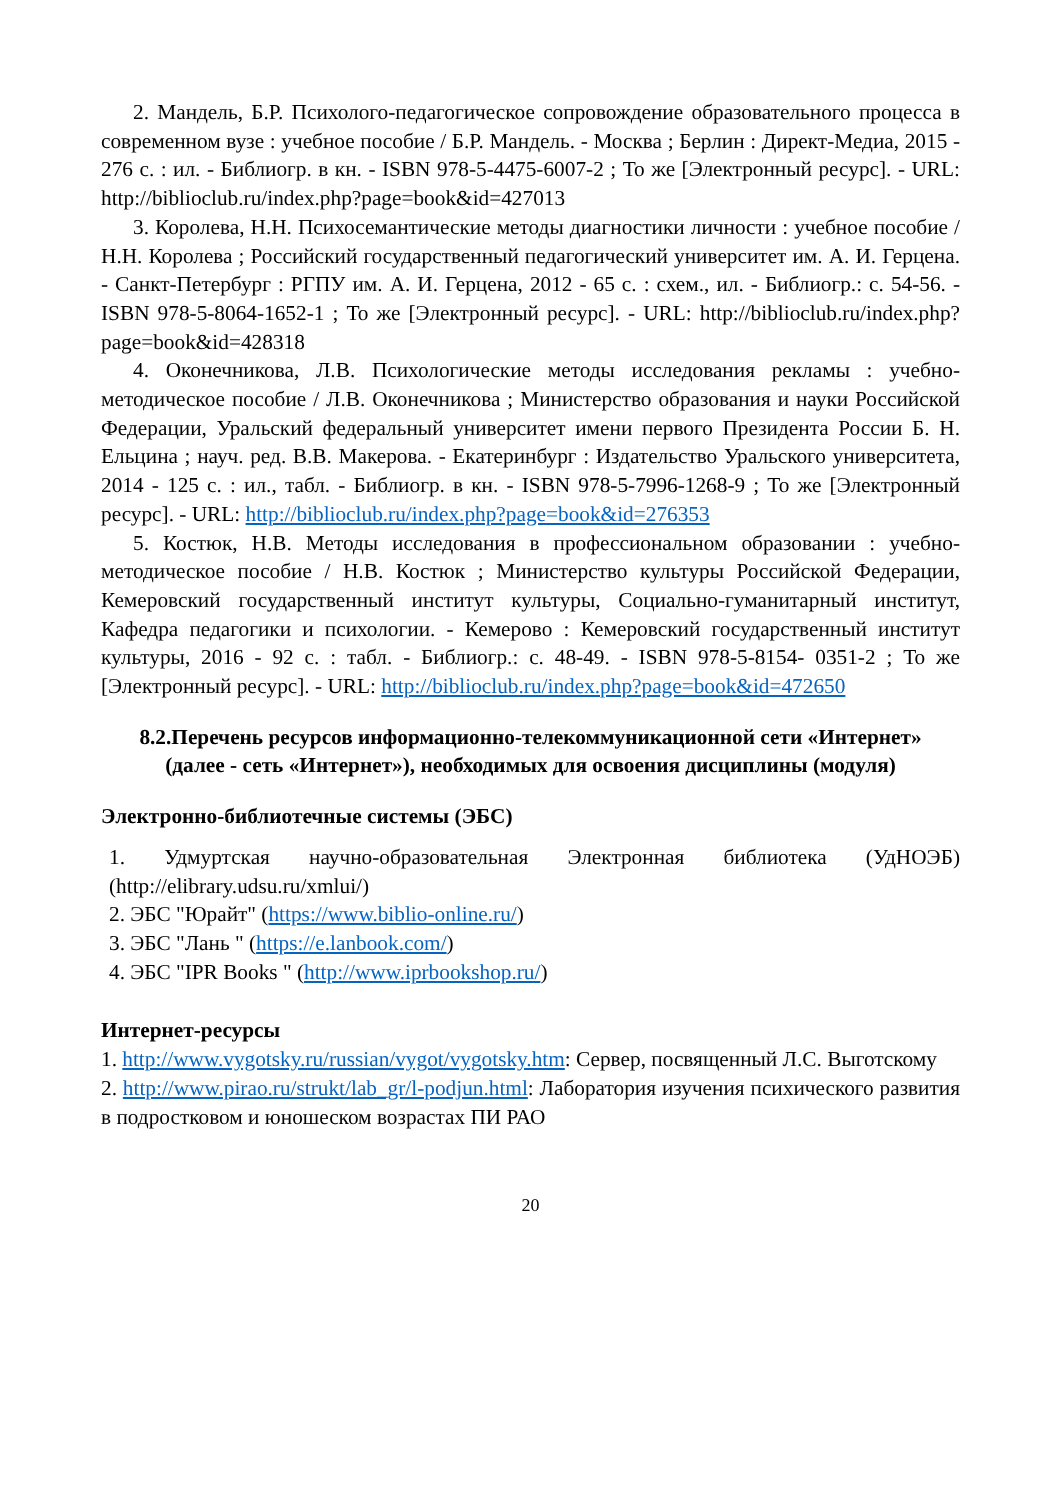2. Мандель, Б.Р. Психолого-педагогическое сопровождение образовательного процесса в современном вузе : учебное пособие / Б.Р. Мандель. - Москва ; Берлин : Директ-Медиа, 2015 - 276 с. : ил. - Библиогр. в кн. - ISBN 978-5-4475-6007-2 ; То же [Электронный ресурс]. - URL: http://biblioclub.ru/index.php?page=book&id=427013
3. Королева, Н.Н. Психосемантические методы диагностики личности : учебное пособие / Н.Н. Королева ; Российский государственный педагогический университет им. А. И. Герцена. - Санкт-Петербург : РГПУ им. А. И. Герцена, 2012 - 65 с. : схем., ил. - Библиогр.: с. 54-56. - ISBN 978-5-8064-1652-1 ; То же [Электронный ресурс]. - URL: http://biblioclub.ru/index.php?page=book&id=428318
4. Оконечникова, Л.В. Психологические методы исследования рекламы : учебно-методическое пособие / Л.В. Оконечникова ; Министерство образования и науки Российской Федерации, Уральский федеральный университет имени первого Президента России Б. Н. Ельцина ; науч. ред. В.В. Макерова. - Екатеринбург : Издательство Уральского университета, 2014 - 125 с. : ил., табл. - Библиогр. в кн. - ISBN 978-5-7996-1268-9 ; То же [Электронный ресурс]. - URL: http://biblioclub.ru/index.php?page=book&id=276353
5. Костюк, Н.В. Методы исследования в профессиональном образовании : учебно-методическое пособие / Н.В. Костюк ; Министерство культуры Российской Федерации, Кемеровский государственный институт культуры, Социально-гуманитарный институт, Кафедра педагогики и психологии. - Кемерово : Кемеровский государственный институт культуры, 2016 - 92 с. : табл. - Библиогр.: с. 48-49. - ISBN 978-5-8154- 0351-2 ; То же [Электронный ресурс]. - URL: http://biblioclub.ru/index.php?page=book&id=472650
8.2.Перечень ресурсов информационно-телекоммуникационной сети «Интернет» (далее - сеть «Интернет»), необходимых для освоения дисциплины (модуля)
Электронно-библиотечные системы (ЭБС)
1. Удмуртская научно-образовательная Электронная библиотека (УдНОЭБ) (http://elibrary.udsu.ru/xmlui/)
2. ЭБС "Юрайт" (https://www.biblio-online.ru/)
3. ЭБС "Лань " (https://e.lanbook.com/)
4. ЭБС "IPR Books " (http://www.iprbookshop.ru/)
Интернет-ресурсы
1. http://www.vygotsky.ru/russian/vygot/vygotsky.htm: Сервер, посвященный Л.С. Выготскому
2. http://www.pirao.ru/strukt/lab_gr/l-podjun.html: Лаборатория изучения психического развития в подростковом и юношеском возрастах ПИ РАО
20